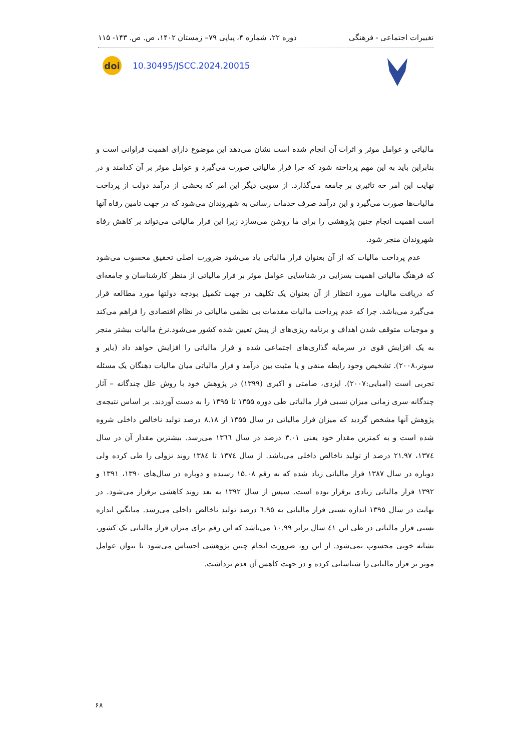تغییرات اجتماعی - فرهنگی دوره ۲۲، شماره ۴، پیاپی ۷۹– زمستان ۱۴۰۲، ص. ص. ۱۴۳- ۱۱۵
doi
10.30495/JSCC.2024.20015
مالیاتی و عوامل موثر و اثرات آن انجام شده است نشان می‌دهد این موضوع دارای اهمیت فراوانی است و بنابراین باید به این مهم پرداخته شود که چرا فرار مالیاتی صورت می‌گیرد و عوامل موثر بر آن کدامند و در نهایت این امر چه تاثیری بر جامعه می‌گذارد. از سویی دیگر این امر که بخشی از درآمد دولت از پرداخت مالیات‌ها صورت می‌گیرد و این درآمد صرف خدمات رسانی به شهروندان می‌شود که در جهت تامین رفاه آنها است اهمیت انجام چنین پژوهشی را برای ما روشن می‌سازد زیرا این فرار مالیاتی می‌تواند بر کاهش رفاه شهروندان منجر شود.
عدم پرداخت مالیات که از آن بعنوان فرار مالیاتی یاد می‌شود ضرورت اصلی تحقیق محسوب می‌شود که فرهنگ مالیاتی اهمیت بسزایی در شناسایی عوامل موثر بر فرار مالیاتی از منظر کارشناسان و جامعه‌ای که دریافت مالیات مورد انتظار از آن بعنوان یک تکلیف در جهت تکمیل بودجه دولتها مورد مطالعه قرار می‌گیرد می‌باشد. چرا که عدم پرداخت مالیات مقدمات بی نظمی مالیاتی در نظام اقتصادی را فراهم می‌کند و موجبات متوقف شدن اهداف و برنامه ریزی‌های از پیش تعیین شده کشور می‌شود.نرخ مالیات بیشتر منجر به یک افزایش قوی در سرمایه گذاری‌های اجتماعی شده و فرار مالیاتی را افزایش خواهد داد (بایر و سوتر،۲۰۰۸). تشخیص وجود رابطه منفی و یا مثبت بین درآمد و فرار مالیاتی میان مالیات دهنگان یک مسئله تجربی است (امبایی:۲۰۰۷). ایزدی، صامتی و اکبری (۱۳۹۹) در پژوهش خود با روش علل چندگانه – آثار چندگانه سری زمانی میزان نسبی فرار مالیاتی طی دوره ۱۳۵۵ تا ۱۳۹۵ را به دست آوردند. بر اساس نتیجه‌ی پژوهش آنها مشخص گردید که میزان فرار مالیاتی در سال ۱۳۵۵ از ۸.۱۸ درصد تولید ناخالص داخلی شروه شده است و به کمترین مقدار خود یعنی ۳.۰۱ درصد در سال ١٣٦٦ می‌رسد. بیشترین مقدار آن در سال ۱۳۷٤، ۲۱.۹۷ درصد از تولید ناخالص داخلی می‌باشد. از سال ۱۳۷٤ تا ۱۳۸٤ روند نزولی را طی کرده ولی دوباره در سال ۱۳۸۷ فرار مالیاتی زیاد شده که به رقم ۱۵.۰۸ رسیده و دوباره در سال‌های ۱۳۹۰، ۱۳۹۱ و ۱۳۹۲ فرار مالیاتی زیادی برقرار بوده است. سپس از سال ۱۳۹۲ به بعد روند کاهشی برقرار می‌شود. در نهایت در سال ۱۳۹۵ اندازه نسبی فرار مالیاتی به ٦.۹٥ درصد تولید ناخالص داخلی می‌رسد. میانگین اندازه نسبی فرار مالیاتی در طی این ٤١ سال برابر ۱۰.۹۹ می‌باشد که این رقم برای میزان فرار مالیاتی یک کشور، نشانه خوبی محسوب نمی‌شود. از این رو، ضرورت انجام چنین پژوهشی احساس می‌شود تا بتوان عوامل موثر بر فرار مالیاتی را شناسایی کرده و در جهت کاهش آن قدم برداشت.
۶۸